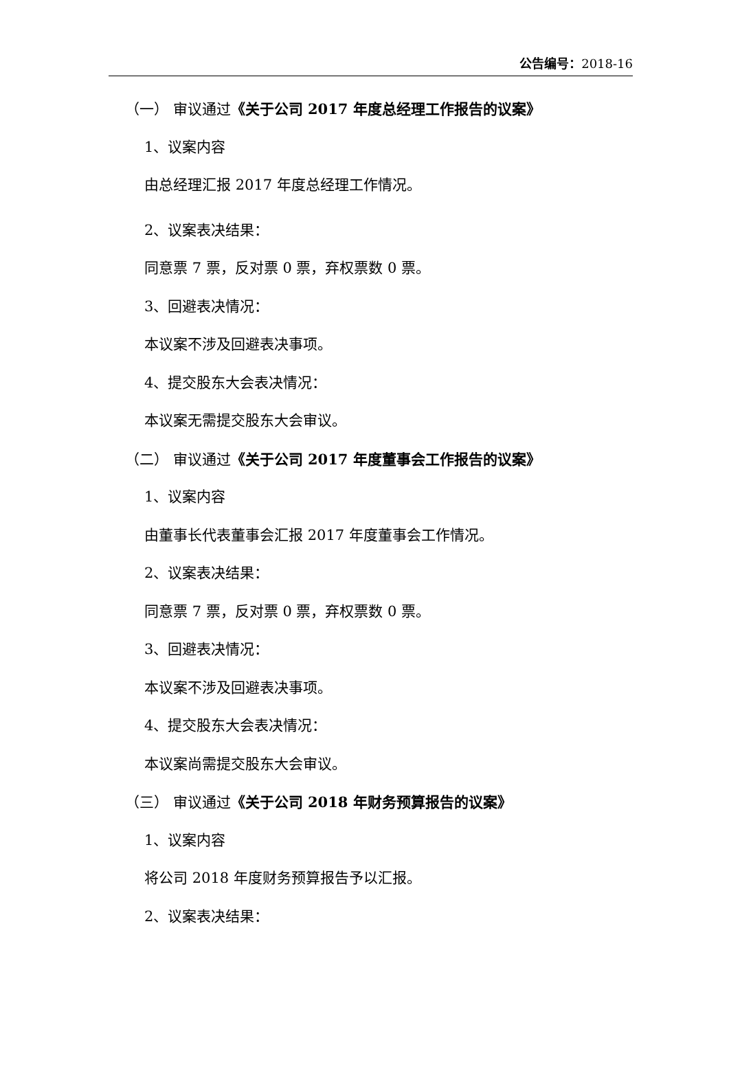公告编号：2018-16
（一） 审议通过《关于公司 2017 年度总经理工作报告的议案》
1、议案内容
由总经理汇报 2017 年度总经理工作情况。
2、议案表决结果：
同意票 7 票，反对票 0 票，弃权票数 0 票。
3、回避表决情况：
本议案不涉及回避表决事项。
4、提交股东大会表决情况：
本议案无需提交股东大会审议。
（二） 审议通过《关于公司 2017 年度董事会工作报告的议案》
1、议案内容
由董事长代表董事会汇报 2017 年度董事会工作情况。
2、议案表决结果：
同意票 7 票，反对票 0 票，弃权票数 0 票。
3、回避表决情况：
本议案不涉及回避表决事项。
4、提交股东大会表决情况：
本议案尚需提交股东大会审议。
（三） 审议通过《关于公司 2018 年财务预算报告的议案》
1、议案内容
将公司 2018 年度财务预算报告予以汇报。
2、议案表决结果：